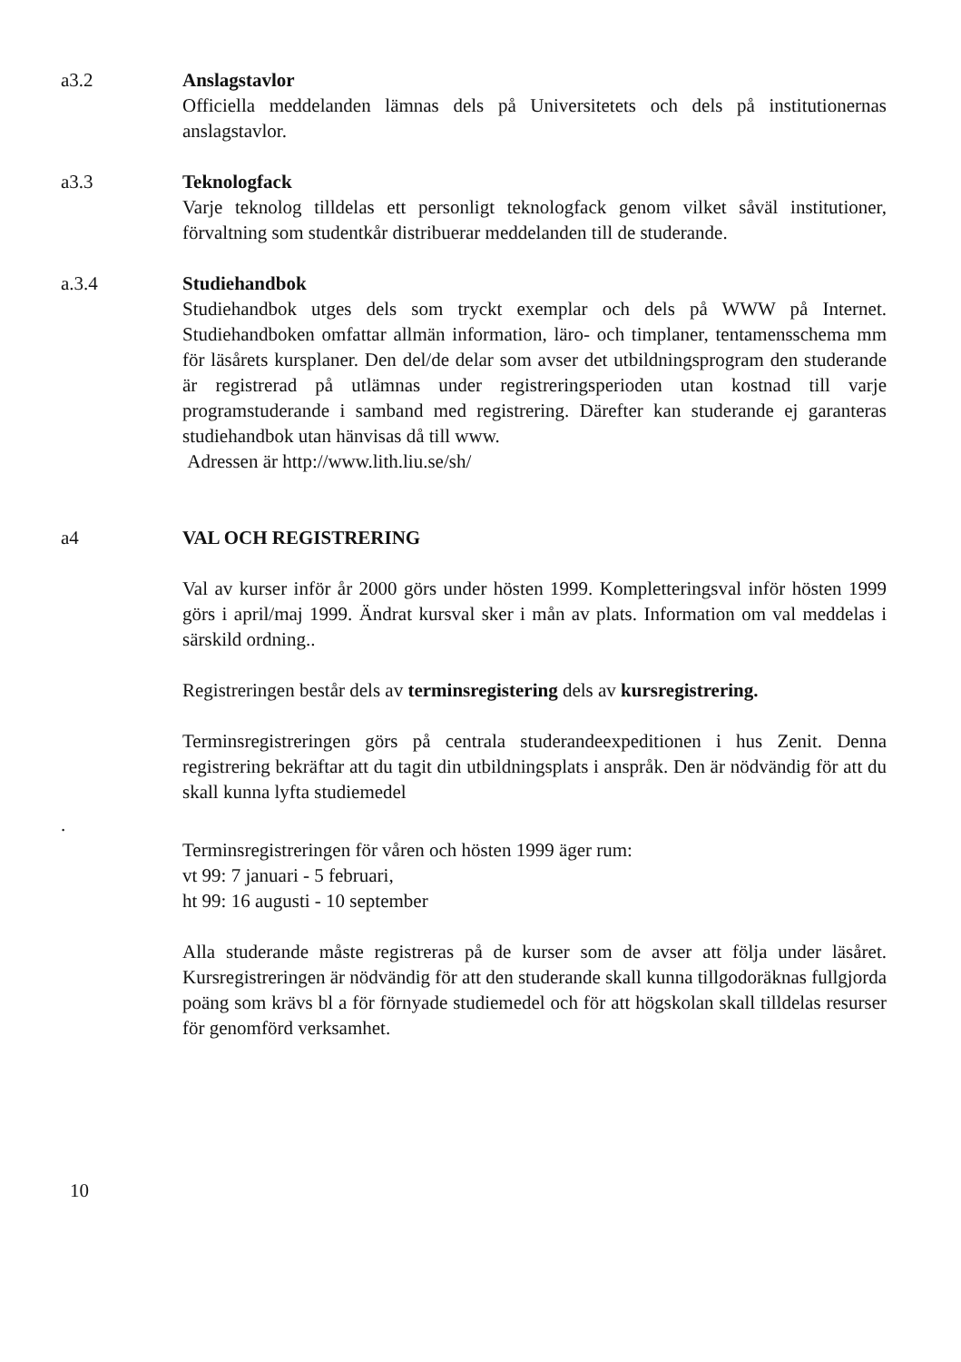a3.2 Anslagstavlor
Officiella meddelanden lämnas dels på Universitetets och dels på institutionernas anslagstavlor.
a3.3 Teknologfack
Varje teknolog tilldelas ett personligt teknologfack genom vilket såväl institutioner, förvaltning som studentkår distribuerar meddelanden till de studerande.
a.3.4 Studiehandbok
Studiehandbok utges dels som tryckt exemplar och dels på WWW på Internet. Studiehandboken omfattar allmän information, läro- och timplaner, tentamensschema mm för läsårets kursplaner. Den del/de delar som avser det utbildningsprogram den studerande är registrerad på utlämnas under registreringsperioden utan kostnad till varje programstuderande i samband med registrering. Därefter kan studerande ej garanteras studiehandbok utan hänvisas då till www.
Adressen är http://www.lith.liu.se/sh/
a4 VAL OCH REGISTRERING
Val av kurser inför år 2000 görs under hösten 1999. Kompletteringsval inför hösten 1999 görs i april/maj 1999. Ändrat kursval sker i mån av plats. Information om val meddelas i särskild ordning..
Registreringen består dels av terminsregistering dels av kursregistrering.
Terminsregistreringen görs på centrala studerandeexpeditionen i hus Zenit. Denna registrering bekräftar att du tagit din utbildningsplats i anspråk. Den är nödvändig för att du skall kunna lyfta studiemedel
.
Terminsregistreringen för våren och hösten 1999 äger rum:
vt 99: 7 januari - 5 februari,
ht 99: 16 augusti - 10 september
Alla studerande måste registreras på de kurser som de avser att följa under läsåret. Kursregistreringen är nödvändig för att den studerande skall kunna tillgodoräknas fullgjorda poäng som krävs bl a för förnyade studiemedel och för att högskolan skall tilldelas resurser för genomförd verksamhet.
10